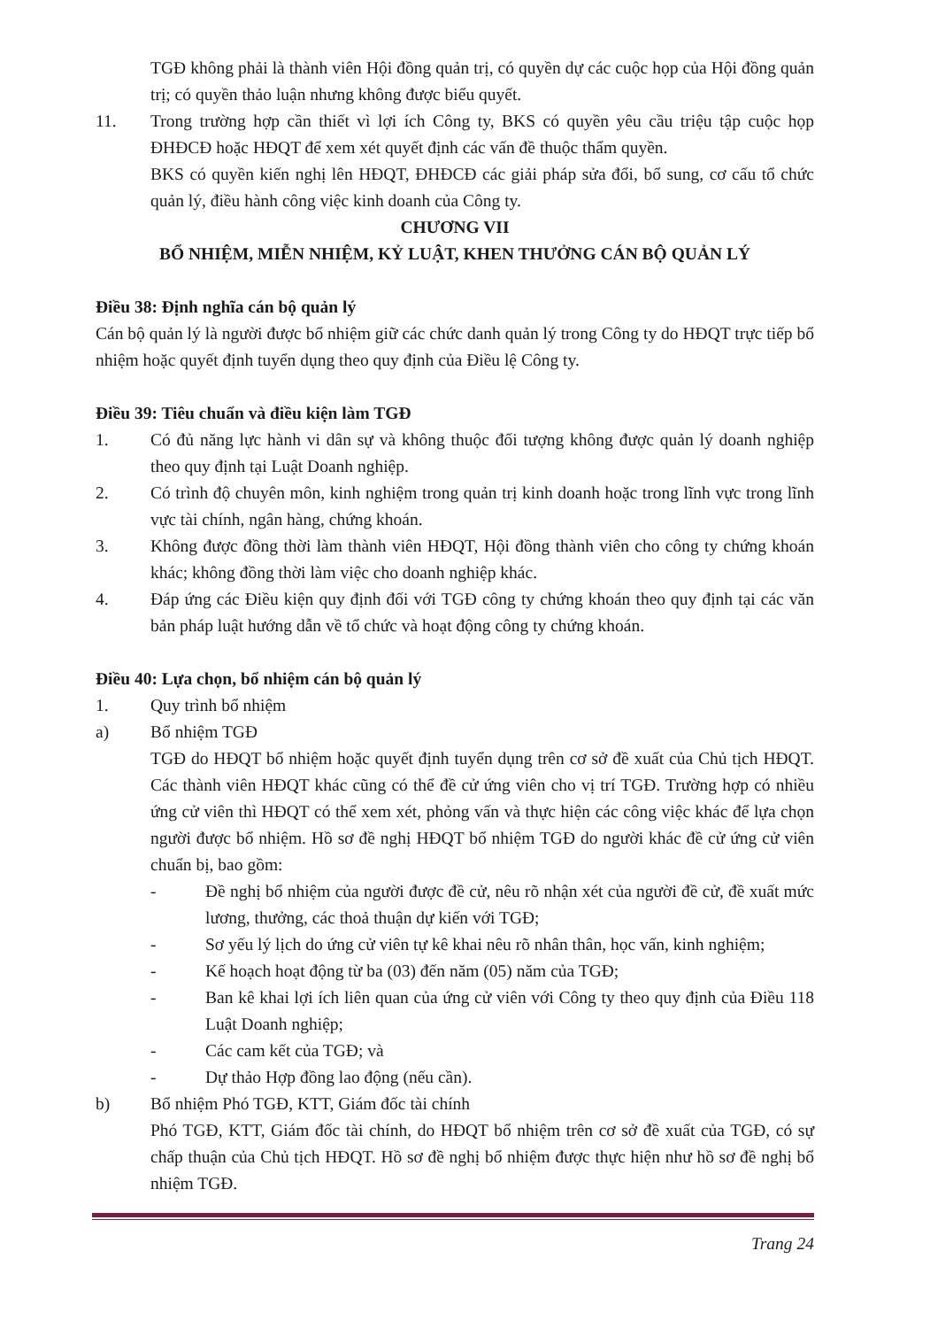TGĐ không phải là thành viên Hội đồng quản trị, có quyền dự các cuộc họp của Hội đồng quản trị; có quyền thảo luận nhưng không được biểu quyết.
11. Trong trường hợp cần thiết vì lợi ích Công ty, BKS có quyền yêu cầu triệu tập cuộc họp ĐHĐCĐ hoặc HĐQT để xem xét quyết định các vấn đề thuộc thẩm quyền.
BKS có quyền kiến nghị lên HĐQT, ĐHĐCĐ các giải pháp sửa đổi, bổ sung, cơ cấu tổ chức quản lý, điều hành công việc kinh doanh của Công ty.
CHƯƠNG VII
BỔ NHIỆM, MIỄN NHIỆM, KỶ LUẬT, KHEN THƯỞNG CÁN BỘ QUẢN LÝ
Điều 38: Định nghĩa cán bộ quản lý
Cán bộ quản lý là người được bổ nhiệm giữ các chức danh quản lý trong Công ty do HĐQT trực tiếp bổ nhiệm hoặc quyết định tuyển dụng theo quy định của Điều lệ Công ty.
Điều 39: Tiêu chuẩn và điều kiện làm TGĐ
1. Có đủ năng lực hành vi dân sự và không thuộc đối tượng không được quản lý doanh nghiệp theo quy định tại Luật Doanh nghiệp.
2. Có trình độ chuyên môn, kinh nghiệm trong quản trị kinh doanh hoặc trong lĩnh vực trong lĩnh vực tài chính, ngân hàng, chứng khoán.
3. Không được đồng thời làm thành viên HĐQT, Hội đồng thành viên cho công ty chứng khoán khác; không đồng thời làm việc cho doanh nghiệp khác.
4. Đáp ứng các Điều kiện quy định đối với TGĐ công ty chứng khoán theo quy định tại các văn bản pháp luật hướng dẫn về tổ chức và hoạt động công ty chứng khoán.
Điều 40: Lựa chọn, bổ nhiệm cán bộ quản lý
1. Quy trình bổ nhiệm
a) Bổ nhiệm TGĐ
TGĐ do HĐQT bổ nhiệm hoặc quyết định tuyển dụng trên cơ sở đề xuất của Chủ tịch HĐQT. Các thành viên HĐQT khác cũng có thể đề cử ứng viên cho vị trí TGĐ. Trường hợp có nhiều ứng cử viên thì HĐQT có thể xem xét, phỏng vấn và thực hiện các công việc khác để lựa chọn người được bổ nhiệm. Hồ sơ đề nghị HĐQT bổ nhiệm TGĐ do người khác đề cử ứng cử viên chuẩn bị, bao gồm:
- Đề nghị bổ nhiệm của người được đề cử, nêu rõ nhận xét của người đề cử, đề xuất mức lương, thưởng, các thoả thuận dự kiến với TGĐ;
- Sơ yếu lý lịch do ứng cử viên tự kê khai nêu rõ nhân thân, học vấn, kinh nghiệm;
- Kế hoạch hoạt động từ ba (03) đến năm (05) năm của TGĐ;
- Ban kê khai lợi ích liên quan của ứng cử viên với Công ty theo quy định của Điều 118 Luật Doanh nghiệp;
- Các cam kết của TGĐ; và
- Dự thảo Hợp đồng lao động (nếu cần).
b) Bổ nhiệm Phó TGĐ, KTT, Giám đốc tài chính
Phó TGĐ, KTT, Giám đốc tài chính, do HĐQT bổ nhiệm trên cơ sở đề xuất của TGĐ, có sự chấp thuận của Chủ tịch HĐQT. Hồ sơ đề nghị bổ nhiệm được thực hiện như hồ sơ đề nghị bổ nhiệm TGĐ.
Trang 24